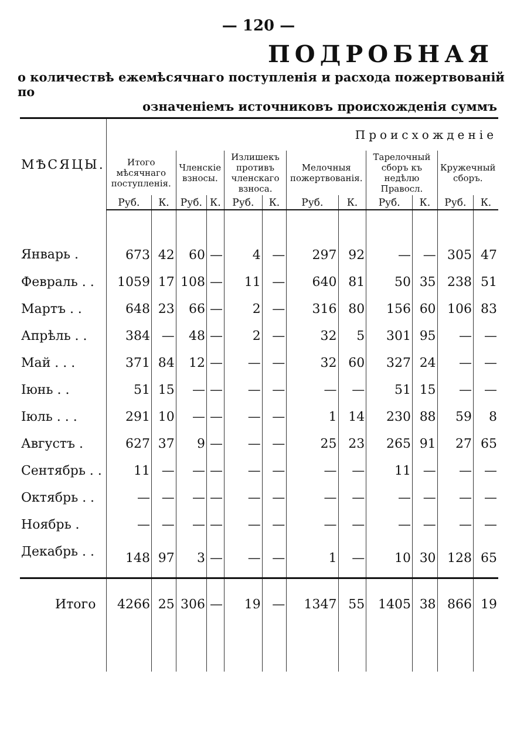— 120 —
ПОДРОБНАЯ
о количествѣ ежемѣсячнаго поступленія и расхода пожертвованій по
означеніемъ источниковъ происхожденія суммъ
| МѢСЯЦЫ. | Происхожденіе | | | | | | | | | | | |
| --- | --- | --- | --- | --- | --- | --- | --- | --- | --- | --- | --- | --- |
| | Итого мѣсячнаго поступленія. | | Членскіе взносы. | | Излишекъ противъ членскаго взноса. | | Мелочныя пожертвованія. | | Тарелочный сборъ къ недѣлю Правосл. | | Кружечный сборъ. | |
| | Руб. | К. | Руб. | К. | Руб. | К. | Руб. | К. | Руб. | К. | Руб. | К. |
| Январь . | 673 | 42 | 60 | — | 4 | — | 297 | 92 | — | — | 305 | 47 |
| Февраль . . | 1059 | 17 | 108 | — | 11 | — | 640 | 81 | 50 | 35 | 238 | 51 |
| Мартъ . . | 648 | 23 | 66 | — | 2 | — | 316 | 80 | 156 | 60 | 106 | 83 |
| Апрѣль . . | 384 | — | 48 | — | 2 | — | 32 | 5 | 301 | 95 | — | — |
| Май . . . | 371 | 84 | 12 | — | — | — | 32 | 60 | 327 | 24 | — | — |
| Іюнь . . | 51 | 15 | — | — | — | — | — | — | 51 | 15 | — | — |
| Іюль . . . | 291 | 10 | — | — | — | — | 1 | 14 | 230 | 88 | 59 | 8 |
| Августъ . | 627 | 37 | 9 | — | — | — | 25 | 23 | 265 | 91 | 27 | 65 |
| Сентябрь . . | 11 | — | — | — | — | — | — | — | 11 | — | — | — |
| Октябрь . . | — | — | — | — | — | — | — | — | — | — | — | — |
| Ноябрь . | — | — | — | — | — | — | — | — | — | — | — | — |
| Декабрь . . | 148 | 97 | 3 | — | — | — | 1 | — | 10 | 30 | 128 | 65 |
| Итого | 4266 | 25 | 306 | — | 19 | — | 1347 | 55 | 1405 | 38 | 866 | 19 |